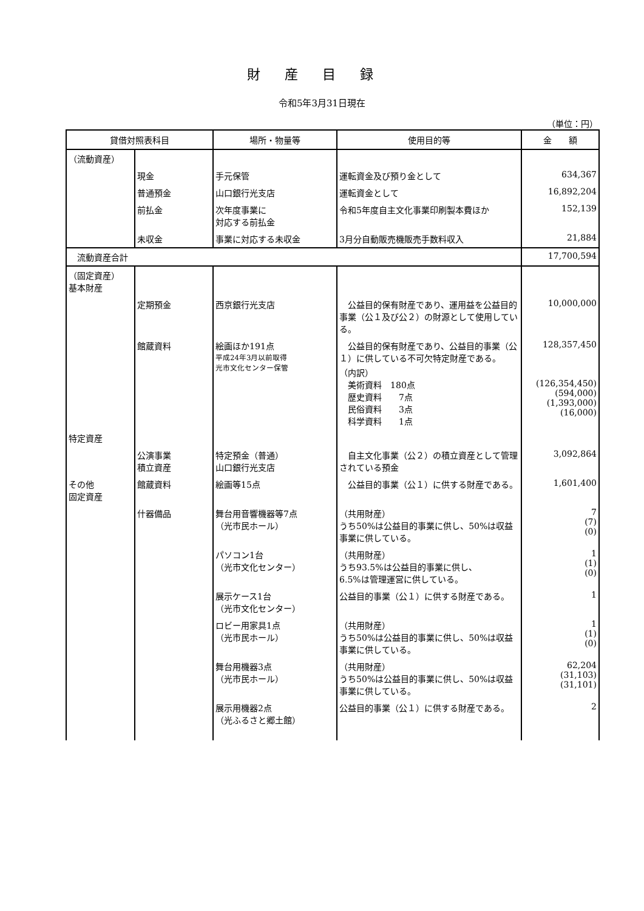財産目録
令和5年3月31日現在
（単位：円）
| 貸借対照表科目 | | 場所・物量等 | 使用目的等 | 金 額 |
| --- | --- | --- | --- | --- |
| （流動資産） | | | | |
| | 現金 | 手元保管 | 運転資金及び預り金として | 634,367 |
| | 普通預金 | 山口銀行光支店 | 運転資金として | 16,892,204 |
| | 前払金 | 次年度事業に 対応する前払金 | 令和5年度自主文化事業印刷製本費ほか | 152,139 |
| | 未収金 | 事業に対応する未収金 | 3月分自動販売機販売手数料収入 | 21,884 |
| 流動資産合計 | | | | 17,700,594 |
| （固定資産） 基本財産 | | | | |
| | 定期預金 | 西京銀行光支店 | 公益目的保有財産であり、運用益を公益目的事業（公１及び公２）の財源として使用している。 | 10,000,000 |
| | 館蔵資料 | 絵画ほか191点 平成24年3月以前取得 光市文化センター保管 | 公益目的保有財産であり、公益目的事業（公１）に供している不可欠特定財産である。 （内訳） 美術資料 180点 歴史資料 7点 民俗資料 3点 科学資料 1点 | 128,357,450 (126,354,450) (594,000) (1,393,000) (16,000) |
| 特定資産 | | | | |
| | 公演事業 積立資産 | 特定預金（普通） 山口銀行光支店 | 自主文化事業（公２）の積立資産として管理されている預金 | 3,092,864 |
| その他 固定資産 | 館蔵資料 | 絵画等15点 | 公益目的事業（公１）に供する財産である。 | 1,601,400 |
| | 什器備品 | 舞台用音響機器等7点 （光市民ホール） | （共用財産） うち50%は公益目的事業に供し、50%は収益事業に供している。 | 7 (7) (0) |
| | | パソコン1台 （光市文化センター） | （共用財産） うち93.5%は公益目的事業に供し、 6.5%は管理運営に供している。 | 1 (1) (0) |
| | | 展示ケース1台 （光市文化センター） | 公益目的事業（公１）に供する財産である。 | 1 |
| | | ロビー用家具1点 （光市民ホール） | （共用財産） うち50%は公益目的事業に供し、50%は収益事業に供している。 | 1 (1) (0) |
| | | 舞台用機器3点 （光市民ホール） | （共用財産） うち50%は公益目的事業に供し、50%は収益事業に供している。 | 62,204 (31,103) (31,101) |
| | | 展示用機器2点 （光ふるさと郷土館） | 公益目的事業（公１）に供する財産である。 | 2 |